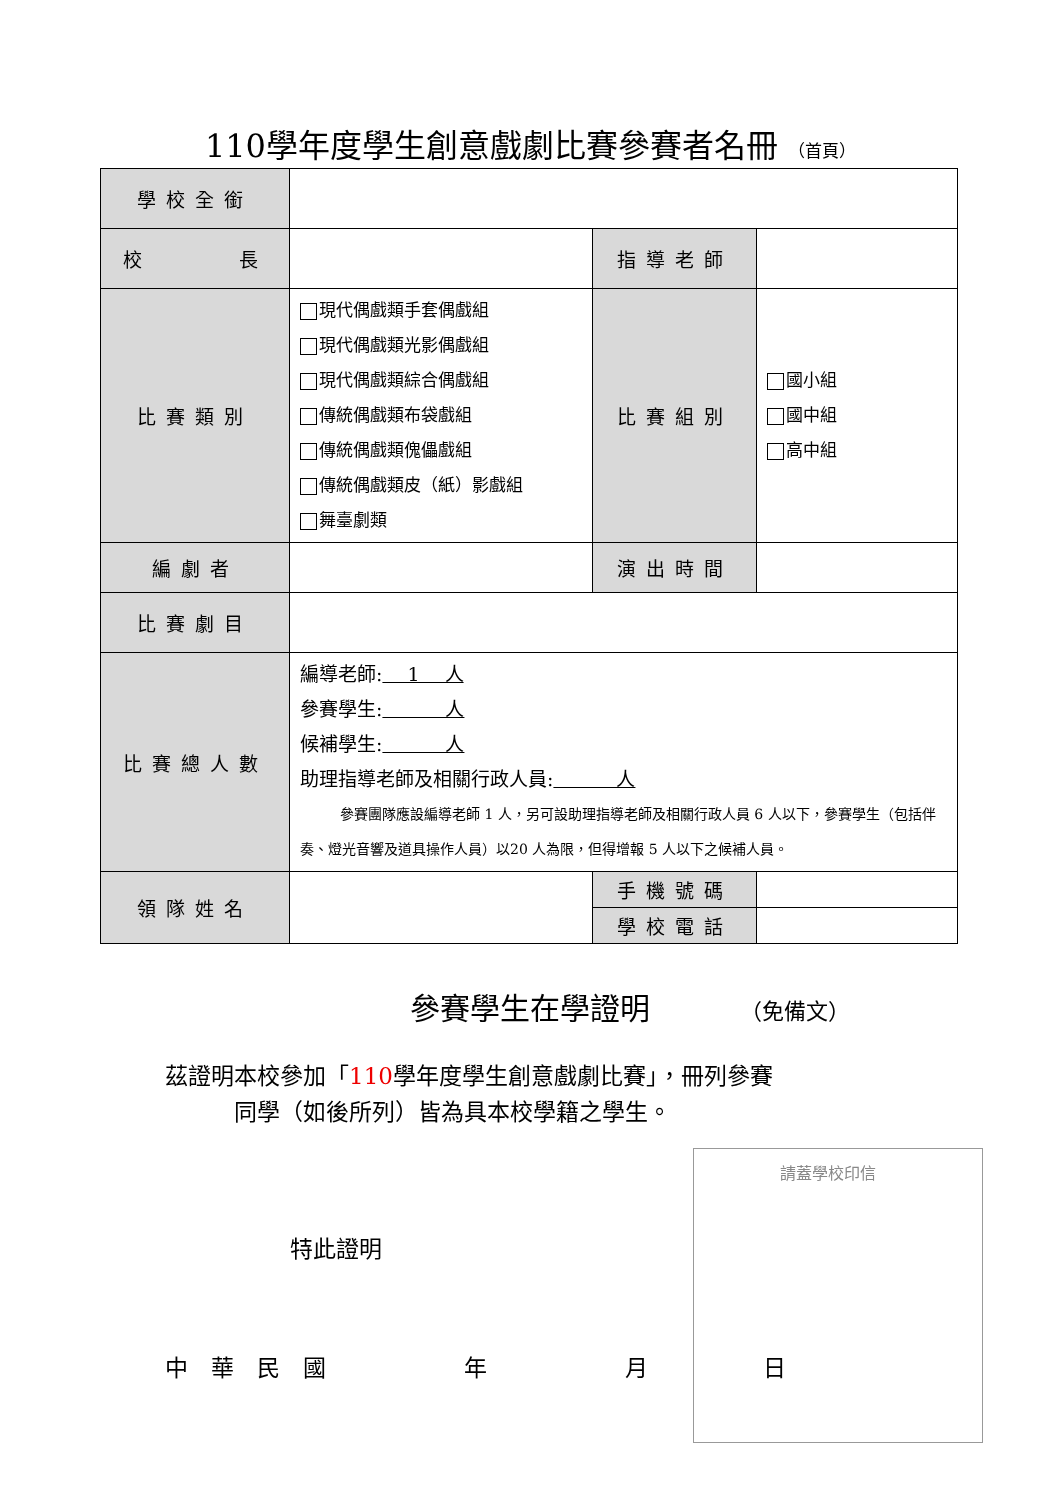110學年度學生創意戲劇比賽參賽者名冊 （首頁）
| 學校全銜 | | | |
| 校 長 | | 指導老師 | |
| 比賽類別 | 現代偶戲類手套偶戲組 現代偶戲類光影偶戲組 現代偶戲類綜合偶戲組 傳統偶戲類布袋戲組 傳統偶戲類傀儡戲組 傳統偶戲類皮（紙）影戲組 舞臺劇類 | 比賽組別 | 國小組 國中組 高中組 |
| 編劇者 | | 演出時間 | |
| 比賽劇目 | | | |
| 比賽總人數 | 編導老師: 1 人 參賽學生: 人 候補學生: 人 助理指導老師及相關行政人員: 人 參賽團隊應設編導老師 1 人，另可設助理指導老師及相關行政人員 6 人以下，參賽學生（包括伴奏、燈光音響及道具操作人員）以20 人為限，但得增報 5 人以下之候補人員。 | | |
| 領隊姓名 | | 手機號碼 | |
| | | 學校電話 | |
參賽學生在學證明 （免備文）
茲證明本校參加「110學年度學生創意戲劇比賽」，冊列參賽
　　　同學（如後所列）皆為具本校學籍之學生。
特此證明
中　華　民　國　　　　　　年　　　　　　月　　　　　日
請蓋學校印信